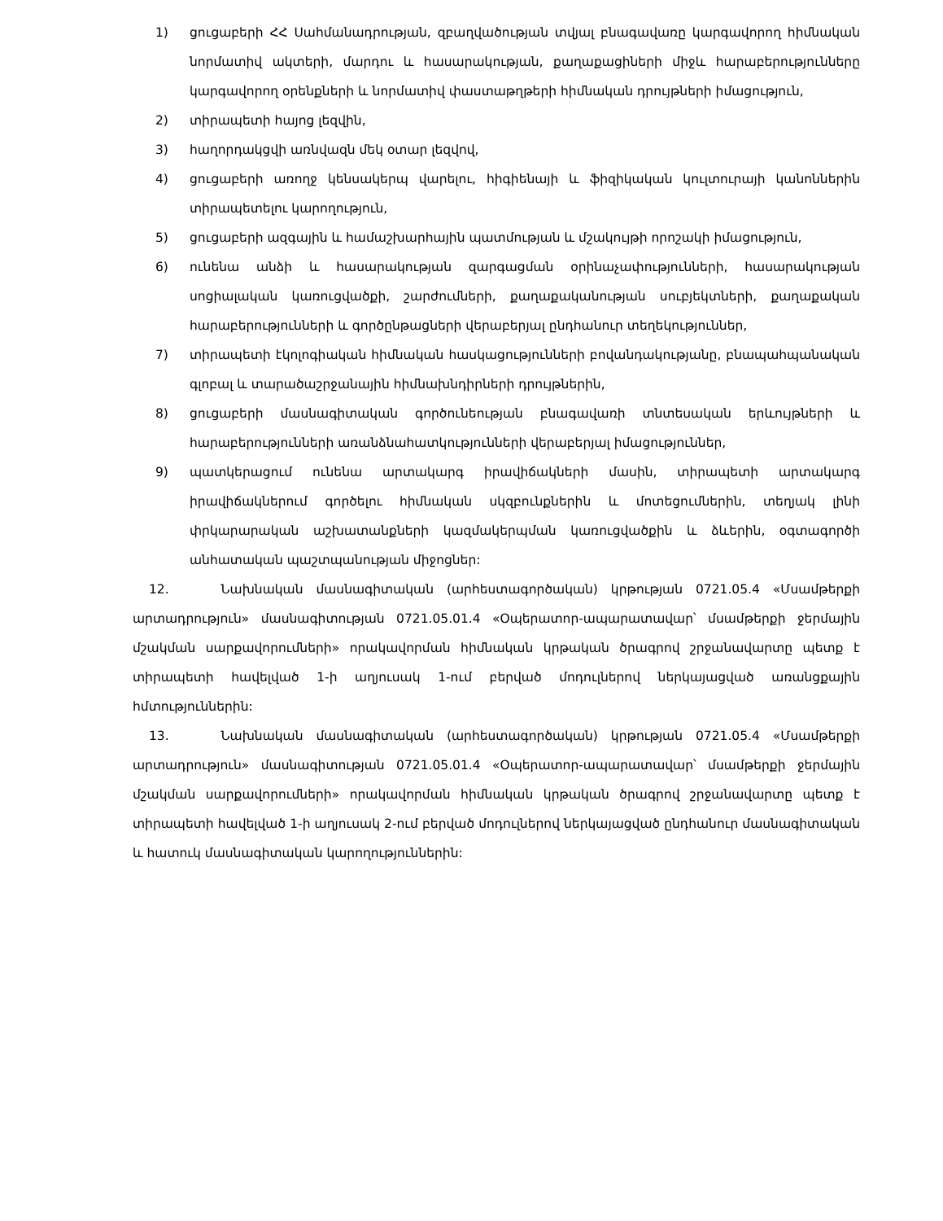1) ցուցաբերի ՀՀ Սահմանադրության, զբաղվածության տվյալ բնագավառը կարգավորող հիմնական նորմատիվ ակտերի, մարդու և հասարակության, քաղաքացիների միջև հարաբերությունները կարգավորող օրենքների և նորմատիվ փաստաթղթերի հիմնական դրույթների իմացություն,
2) տիրապետի հայոց լեզվին,
3) հաղորդակցվի առնվազն մեկ օտար լեզվով,
4) ցուցաբերի առողջ կենսակերպ վարելու, հիգիենայի և ֆիզիկական կուլտուրայի կանոններին տիրապետելու կարողություն,
5) ցուցաբերի ազգային և համաշխարհային պատմության և մշակույթի որոշակի իմացություն,
6) ունենա անձի և հասարակության զարգացման օրինաչափությունների, հասարակության սոցիալական կառուցվածքի, շարժումների, քաղաքականության սուբյեկտների, քաղաքական հարաբերությունների և գործընթացների վերաբերյալ ընդհանուր տեղեկություններ,
7) տիրապետի էկոլոգիական հիմնական հասկացությունների բովանդակությանը, բնապահպանական գլոբալ և տարածաշրջանային հիմնախնդիրների դրույթներին,
8) ցուցաբերի մասնագիտական գործունեության բնագավառի տնտեսական երևույթների և հարաբերությունների առանձնահատկությունների վերաբերյալ իմացություններ,
9) պատկերացում ունենա արտակարգ իրավիճակների մասին, տիրապետի արտակարգ իրավիճակներում գործելու հիմնական սկզբունքներին և մոտեցումներին, տեղյակ լինի փրկարարական աշխատանքների կազմակերպման կառուցվածքին և ձևերին, օգտագործի անհատական պաշտպանության միջոցներ:
12. Նախնական մասնագիտական (արհեստագործական) կրթության 0721.05.4 «Մսամթերքի արտադրություն» մասնագիտության 0721.05.01.4 «Օպերատոր-ապարատավար՝ մսամթերքի ջերմային մշակման սարքավորումների» որակավորման հիմնական կրթական ծրագրով շրջանավարտը պետք է տիրապետի հավելված 1-ի աղյուսակ 1-ում բերված մոդուլներով ներկայացված առանցքային հմտություններին:
13. Նախնական մասնագիտական (արհեստագործական) կրթության 0721.05.4 «Մսամթերքի արտադրություն» մասնագիտության 0721.05.01.4 «Օպերատոր-ապարատավար՝ մսամթերքի ջերմային մշակման սարքավորումների» որակավորման հիմնական կրթական ծրագրով շրջանավարտը պետք է տիրապետի հավելված 1-ի աղյուսակ 2-ում բերված մոդուլներով ներկայացված ընդհանուր մասնագիտական և հատուկ մասնագիտական կարողություններին: